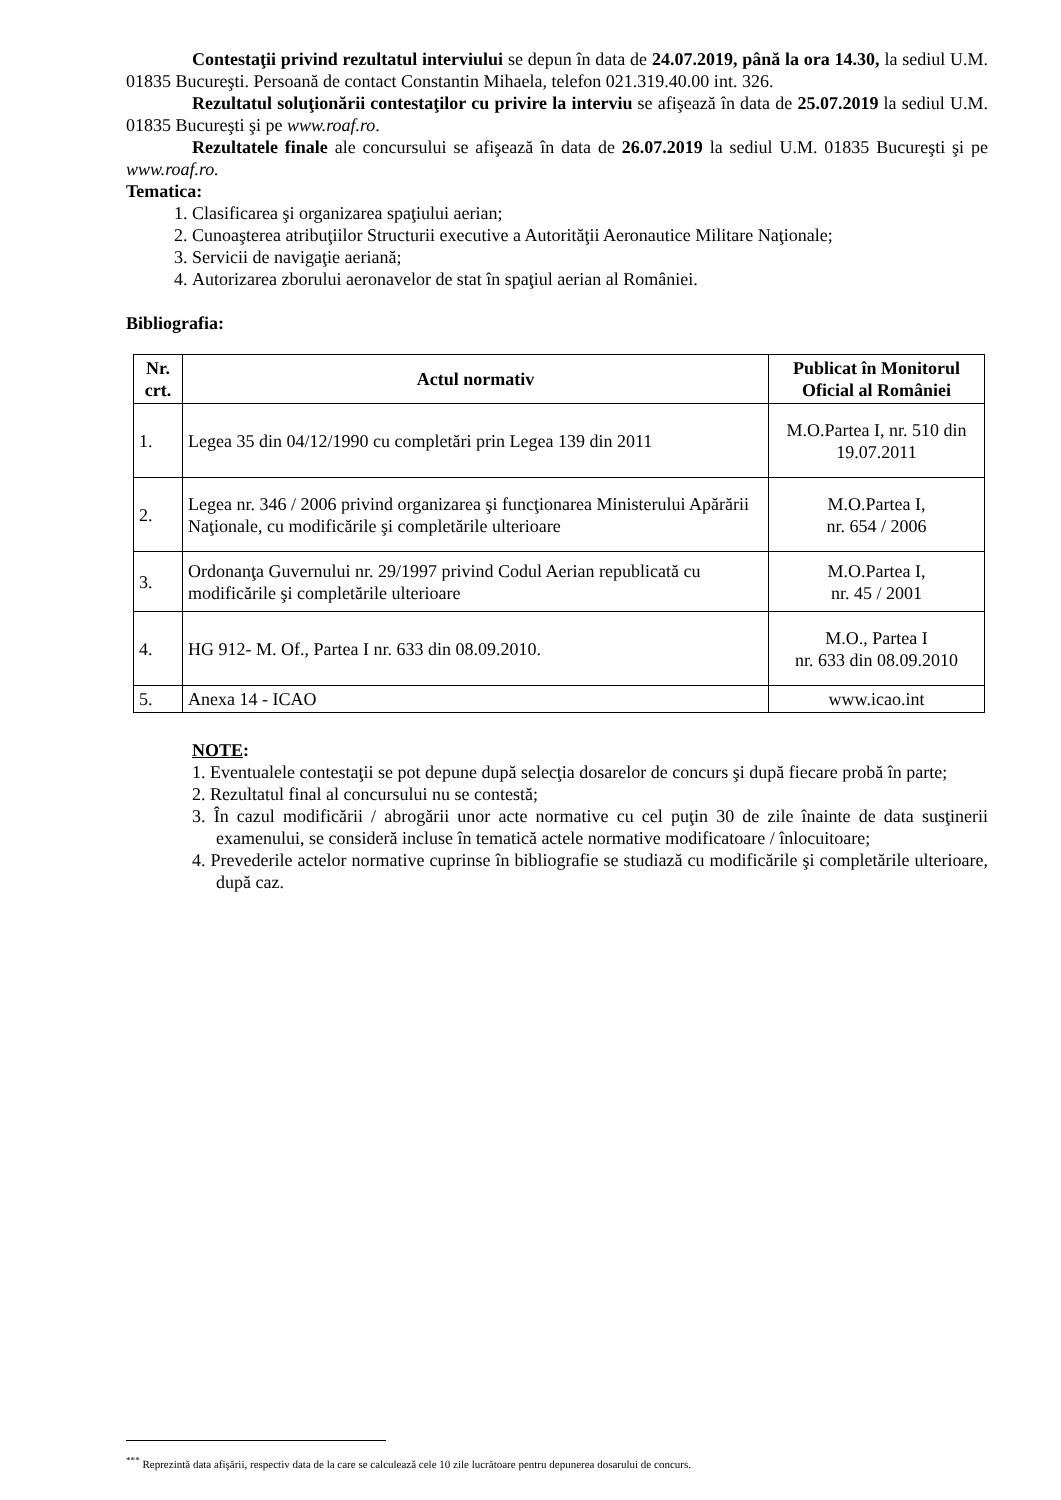Contestaţii privind rezultatul interviului se depun în data de 24.07.2019, până la ora 14.30, la sediul U.M. 01835 Bucureşti. Persoană de contact Constantin Mihaela, telefon 021.319.40.00 int. 326.
Rezultatul soluţionării contestaţilor cu privire la interviu se afişează în data de 25.07.2019 la sediul U.M. 01835 Bucureşti şi pe www.roaf.ro.
Rezultatele finale ale concursului se afişează în data de 26.07.2019 la sediul U.M. 01835 Bucureşti şi pe www.roaf.ro.
Tematica:
1. Clasificarea şi organizarea spaţiului aerian;
2. Cunoaşterea atribuţiilor Structurii executive a Autorităţii Aeronautice Militare Naţionale;
3. Servicii de navigaţie aeriană;
4. Autorizarea zborului aeronavelor de stat în spaţiul aerian al României.
Bibliografia:
| Nr. crt. | Actul normativ | Publicat în Monitorul Oficial al României |
| --- | --- | --- |
| 1. | Legea 35 din 04/12/1990 cu completări prin Legea 139 din 2011 | M.O.Partea I, nr. 510 din 19.07.2011 |
| 2. | Legea nr. 346 / 2006 privind organizarea şi funcţionarea Ministerului Apărării Naţionale, cu modificările şi completările ulterioare | M.O.Partea I, nr. 654 / 2006 |
| 3. | Ordonanţa Guvernului nr. 29/1997 privind Codul Aerian republicată cu modificările şi completările ulterioare | M.O.Partea I, nr. 45 / 2001 |
| 4. | HG 912- M. Of., Partea I nr. 633 din 08.09.2010. | M.O., Partea I nr. 633 din 08.09.2010 |
| 5. | Anexa 14 - ICAO | www.icao.int |
NOTE:
1. Eventualele contestaţii se pot depune după selecţia dosarelor de concurs şi după fiecare probă în parte;
2. Rezultatul final al concursului nu se contestă;
3. În cazul modificării / abrogării unor acte normative cu cel puţin 30 de zile înainte de data susţinerii examenului, se consideră incluse în tematică actele normative modificatoare / înlocuitoare;
4. Prevederile actelor normative cuprinse în bibliografie se studiază cu modificările şi completările ulterioare, după caz.
<sup>***</sup> Reprezintă data afişării, respectiv data de la care se calculează cele 10 zile lucrătoare pentru depunerea dosarului de concurs.